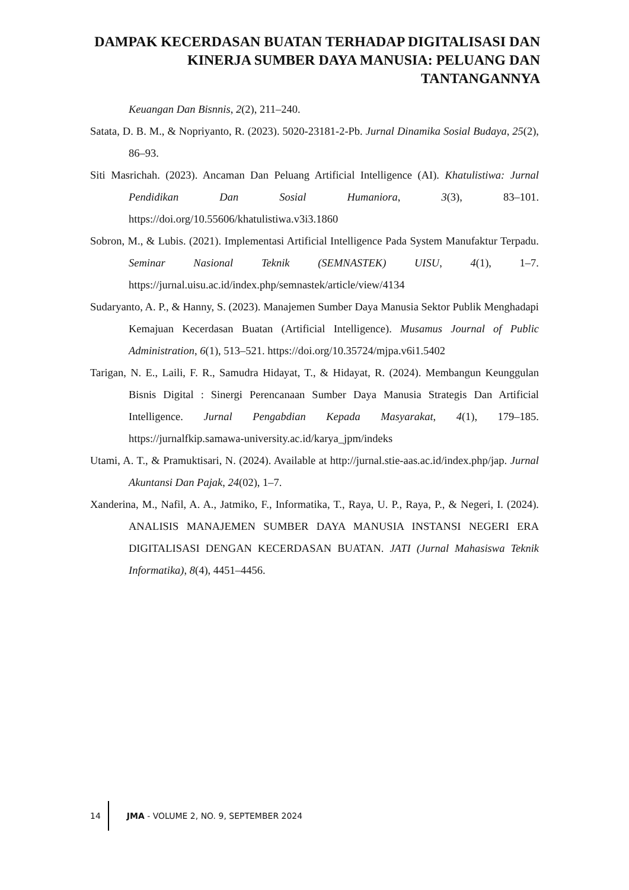DAMPAK KECERDASAN BUATAN TERHADAP DIGITALISASI DAN KINERJA SUMBER DAYA MANUSIA: PELUANG DAN TANTANGANNYA
Keuangan Dan Bisnnis, 2(2), 211–240.
Satata, D. B. M., & Nopriyanto, R. (2023). 5020-23181-2-Pb. Jurnal Dinamika Sosial Budaya, 25(2), 86–93.
Siti Masrichah. (2023). Ancaman Dan Peluang Artificial Intelligence (AI). Khatulistiwa: Jurnal Pendidikan Dan Sosial Humaniora, 3(3), 83–101. https://doi.org/10.55606/khatulistiwa.v3i3.1860
Sobron, M., & Lubis. (2021). Implementasi Artificial Intelligence Pada System Manufaktur Terpadu. Seminar Nasional Teknik (SEMNASTEK) UISU, 4(1), 1–7. https://jurnal.uisu.ac.id/index.php/semnastek/article/view/4134
Sudaryanto, A. P., & Hanny, S. (2023). Manajemen Sumber Daya Manusia Sektor Publik Menghadapi Kemajuan Kecerdasan Buatan (Artificial Intelligence). Musamus Journal of Public Administration, 6(1), 513–521. https://doi.org/10.35724/mjpa.v6i1.5402
Tarigan, N. E., Laili, F. R., Samudra Hidayat, T., & Hidayat, R. (2024). Membangun Keunggulan Bisnis Digital : Sinergi Perencanaan Sumber Daya Manusia Strategis Dan Artificial Intelligence. Jurnal Pengabdian Kepada Masyarakat, 4(1), 179–185. https://jurnalfkip.samawa-university.ac.id/karya_jpm/indeks
Utami, A. T., & Pramuktisari, N. (2024). Available at http://jurnal.stie-aas.ac.id/index.php/jap. Jurnal Akuntansi Dan Pajak, 24(02), 1–7.
Xanderina, M., Nafil, A. A., Jatmiko, F., Informatika, T., Raya, U. P., Raya, P., & Negeri, I. (2024). ANALISIS MANAJEMEN SUMBER DAYA MANUSIA INSTANSI NEGERI ERA DIGITALISASI DENGAN KECERDASAN BUATAN. JATI (Jurnal Mahasiswa Teknik Informatika), 8(4), 4451–4456.
14 JMA - VOLUME 2, NO. 9, SEPTEMBER 2024